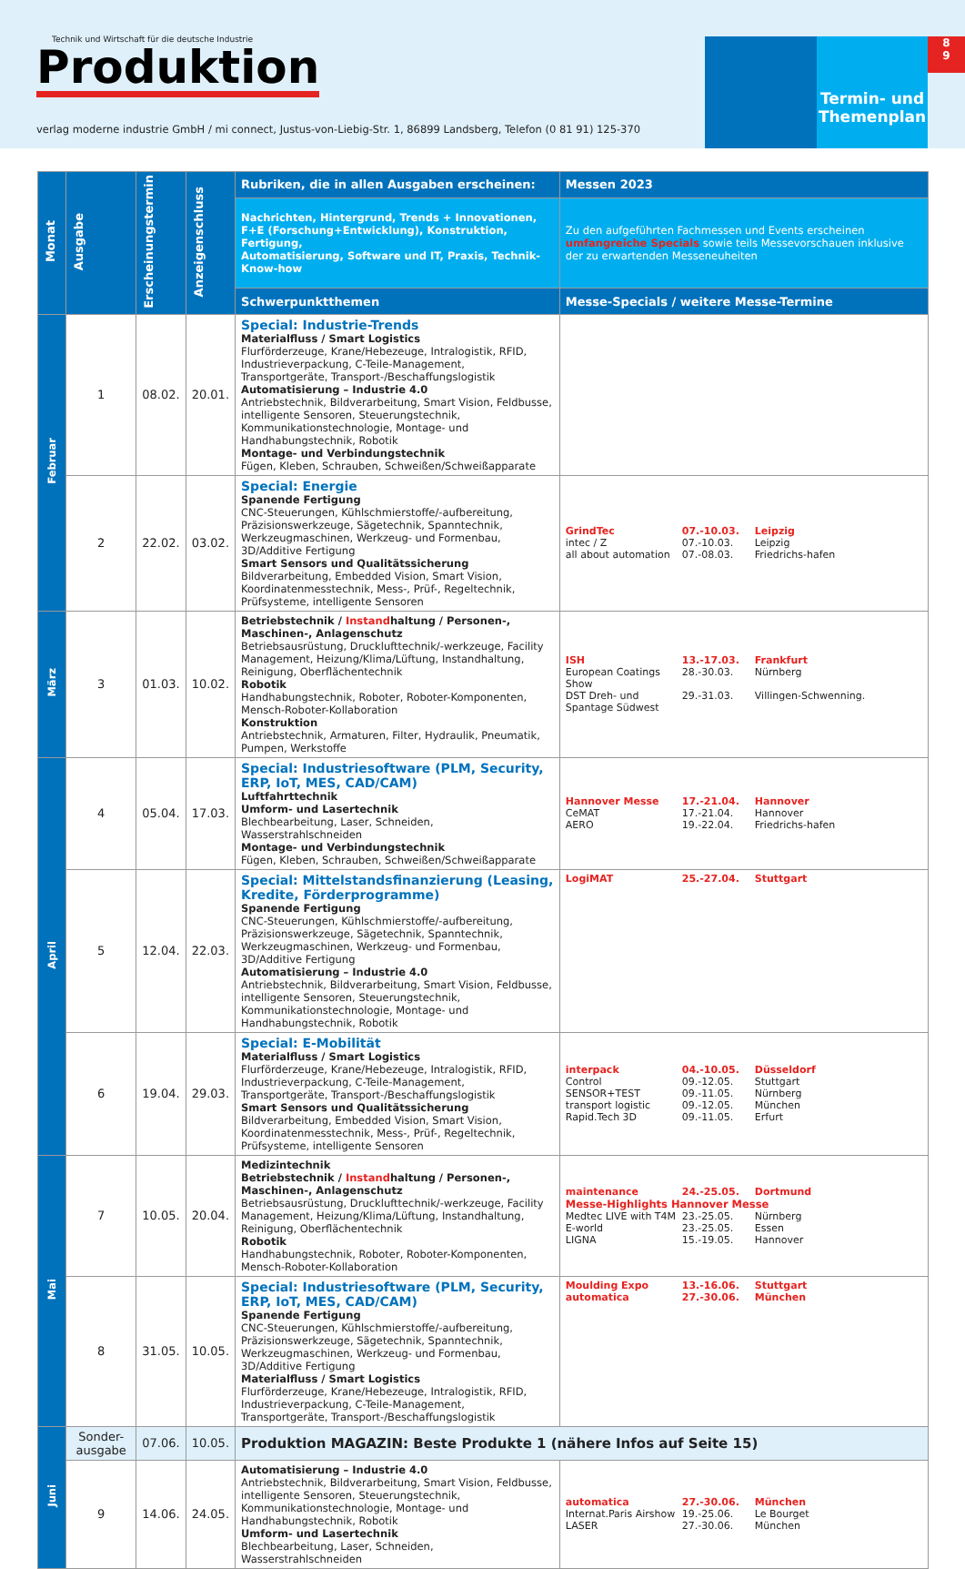Technik und Wirtschaft für die deutsche Industrie
Produktion
verlag moderne industrie GmbH / mi connect, Justus-von-Liebig-Str. 1, 86899 Landsberg, Telefon (0 81 91) 125-370
Termin- und Themenplan
8
9
| Monat | Ausgabe | Erscheinungstermin | Anzeigenschluss | Rubriken, die in allen Ausgaben erscheinen: | Messen 2023 |
| --- | --- | --- | --- | --- | --- |
| | | | | Nachrichten, Hintergrund, Trends + Innovationen, F+E (Forschung+Entwicklung), Konstruktion, Fertigung, Automatisierung, Software und IT, Praxis, Technik-Know-how | Zu den aufgeführten Fachmessen und Events erscheinen umfangreiche Specials sowie teils Messevorschauen inklusive der zu erwartenden Messeneuheiten |
| | | | | Schwerpunktthemen | Messe-Specials / weitere Messe-Termine |
| Februar | 1 | 08.02. | 20.01. | Special: Industrie-Trends Materialfluss / Smart Logistics Flurförderzeuge, Krane/Hebezeuge, Intralogistik, RFID, Industrieverpackung, C-Teile-Management, Transportgeräte, Transport-/Beschaffungslogistik Automatisierung – Industrie 4.0 Antriebstechnik, Bildverarbeitung, Smart Vision, Feldbusse, intelligente Sensoren, Steuerungstechnik, Kommunikationstechnologie, Montage- und Handhabungstechnik, Robotik Montage- und Verbindungstechnik Fügen, Kleben, Schrauben, Schweißen/Schweißapparate | |
| | 2 | 22.02. | 03.02. | Special: Energie Spanende Fertigung CNC-Steuerungen, Kühlschmierstoffe/-aufbereitung, Präzisionswerkzeuge, Sägetechnik, Spanntechnik, Werkzeugmaschinen, Werkzeug- und Formenbau, 3D/Additive Fertigung Smart Sensors und Qualitätssicherung Bildverarbeitung, Embedded Vision, Smart Vision, Koordinatenmesstechnik, Mess-, Prüf-, Regeltechnik, Prüfsysteme, intelligente Sensoren | GrindTec 07.-10.03. Leipzig intec / Z 07.-10.03. Leipzig all about automation 07.-08.03. Friedrichs-hafen |
| März | 3 | 01.03. | 10.02. | Betriebstechnik / Instand haltung / Personen-, Maschinen-, Anlagenschutz Betriebsausrüstung, Drucklufttechnik/-werkzeuge, Facility Management, Heizung/Klima/Lüftung, Instandhaltung, Reinigung, Oberflächentechnik Robotik Handhabungstechnik, Roboter, Roboter-Komponenten, Mensch-Roboter-Kollaboration Konstruktion Antriebstechnik, Armaturen, Filter, Hydraulik, Pneumatik, Pumpen, Werkstoffe | ISH 13.-17.03. Frankfurt European Coatings Show 28.-30.03. Nürnberg DST Dreh- und Spantage Südwest 29.-31.03. Villingen-Schwenning. |
| April | 4 | 05.04. | 17.03. | Special: Industriesoftware (PLM, Security, ERP, IoT, MES, CAD/CAM) Luftfahrttechnik Umform- und Lasertechnik Blechbearbeitung, Laser, Schneiden, Wasserstrahlschneiden Montage- und Verbindungstechnik Fügen, Kleben, Schrauben, Schweißen/Schweißapparate | Hannover Messe 17.-21.04. Hannover CeMAT 17.-21.04. Hannover AERO 19.-22.04. Friedrichs-hafen |
| | 5 | 12.04. | 22.03. | Special: Mittelstandsfinanzierung (Leasing, Kredite, Förderprogramme) Spanende Fertigung CNC-Steuerungen, Kühlschmierstoffe/-aufbereitung, Präzisionswerkzeuge, Sägetechnik, Spanntechnik, Werkzeugmaschinen, Werkzeug- und Formenbau, 3D/Additive Fertigung Automatisierung – Industrie 4.0 Antriebstechnik, Bildverarbeitung, Smart Vision, Feldbusse, intelligente Sensoren, Steuerungstechnik, Kommunikationstechnologie, Montage- und Handhabungstechnik, Robotik | LogiMAT 25.-27.04. Stuttgart |
| | 6 | 19.04. | 29.03. | Special: E-Mobilität Materialfluss / Smart Logistics Flurförderzeuge, Krane/Hebezeuge, Intralogistik, RFID, Industrieverpackung, C-Teile-Management, Transportgeräte, Transport-/Beschaffungslogistik Smart Sensors und Qualitätssicherung Bildverarbeitung, Embedded Vision, Smart Vision, Koordinatenmesstechnik, Mess-, Prüf-, Regeltechnik, Prüfsysteme, intelligente Sensoren | interpack 04.-10.05. Düsseldorf Control 09.-12.05. Stuttgart SENSOR+TEST 09.-11.05. Nürnberg transport logistic 09.-12.05. München Rapid.Tech 3D 09.-11.05. Erfurt |
| Mai | 7 | 10.05. | 20.04. | Medizintechnik Betriebstechnik / Instand haltung / Personen-, Maschinen-, Anlagenschutz Betriebsausrüstung, Drucklufttechnik/-werkzeuge, Facility Management, Heizung/Klima/Lüftung, Instandhaltung, Reinigung, Oberflächentechnik Robotik Handhabungstechnik, Roboter, Roboter-Komponenten, Mensch-Roboter-Kollaboration | maintenance 24.-25.05. Dortmund Messe-Highlights Hannover Messe Medtec LIVE with T4M 23.-25.05. Nürnberg E-world 23.-25.05. Essen LIGNA 15.-19.05. Hannover |
| | 8 | 31.05. | 10.05. | Special: Industriesoftware (PLM, Security, ERP, IoT, MES, CAD/CAM) Spanende Fertigung CNC-Steuerungen, Kühlschmierstoffe/-aufbereitung, Präzisionswerkzeuge, Sägetechnik, Spanntechnik, Werkzeugmaschinen, Werkzeug- und Formenbau, 3D/Additive Fertigung Materialfluss / Smart Logistics Flurförderzeuge, Krane/Hebezeuge, Intralogistik, RFID, Industrieverpackung, C-Teile-Management, Transportgeräte, Transport-/Beschaffungslogistik | Moulding Expo 13.-16.06. Stuttgart automatica 27.-30.06. München |
| Juni | Sonder-ausgabe | 07.06. | 10.05. | Produktion MAGAZIN: Beste Produkte 1 (nähere Infos auf Seite 15) | |
| | 9 | 14.06. | 24.05. | Automatisierung – Industrie 4.0 Antriebstechnik, Bildverarbeitung, Smart Vision, Feldbusse, intelligente Sensoren, Steuerungstechnik, Kommunikationstechnologie, Montage- und Handhabungstechnik, Robotik Umform- und Lasertechnik Blechbearbeitung, Laser, Schneiden, Wasserstrahlschneiden | automatica 27.-30.06. München Internat.Paris Airshow 19.-25.06. Le Bourget LASER 27.-30.06. München |